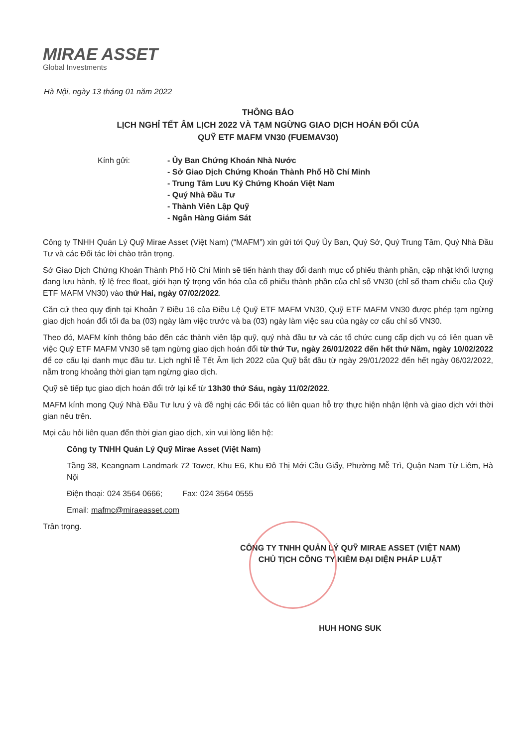MIRAE ASSET
Global Investments
Hà Nội, ngày 13 tháng 01 năm 2022
THÔNG BÁO
LỊCH NGHỈ TẾT ÂM LỊCH 2022 VÀ TẠM NGỪNG GIAO DỊCH HOÁN ĐỔI CỦA
QUỸ ETF MAFM VN30 (FUEMAV30)
Kính gửi: - Ủy Ban Chứng Khoán Nhà Nước
- Sở Giao Dịch Chứng Khoán Thành Phố Hồ Chí Minh
- Trung Tâm Lưu Ký Chứng Khoán Việt Nam
- Quý Nhà Đầu Tư
- Thành Viên Lập Quỹ
- Ngân Hàng Giám Sát
Công ty TNHH Quản Lý Quỹ Mirae Asset (Việt Nam) (“MAFM”) xin gửi tới Quý Ủy Ban, Quý Sở, Quý Trung Tâm, Quý Nhà Đầu Tư và các Đối tác lời chào trân trọng.
Sở Giao Dịch Chứng Khoán Thành Phố Hồ Chí Minh sẽ tiến hành thay đổi danh mục cổ phiếu thành phần, cập nhật khối lượng đang lưu hành, tỷ lệ free float, giới hạn tỷ trọng vốn hóa của cổ phiếu thành phần của chỉ số VN30 (chỉ số tham chiếu của Quỹ ETF MAFM VN30) vào thứ Hai, ngày 07/02/2022.
Căn cứ theo quy định tại Khoản 7 Điều 16 của Điều Lệ Quỹ ETF MAFM VN30, Quỹ ETF MAFM VN30 được phép tạm ngừng giao dịch hoán đổi tối đa ba (03) ngày làm việc trước và ba (03) ngày làm việc sau của ngày cơ cấu chỉ số VN30.
Theo đó, MAFM kính thông báo đến các thành viên lập quỹ, quý nhà đầu tư và các tổ chức cung cấp dịch vụ có liên quan về việc Quỹ ETF MAFM VN30 sẽ tạm ngừng giao dịch hoán đổi từ thứ Tư, ngày 26/01/2022 đến hết thứ Năm, ngày 10/02/2022 để cơ cấu lại danh mục đầu tư. Lịch nghỉ lễ Tết Âm lịch 2022 của Quỹ bắt đầu từ ngày 29/01/2022 đến hết ngày 06/02/2022, nằm trong khoảng thời gian tạm ngừng giao dịch.
Quỹ sẽ tiếp tục giao dịch hoán đổi trở lại kể từ 13h30 thứ Sáu, ngày 11/02/2022.
MAFM kính mong Quý Nhà Đầu Tư lưu ý và đề nghị các Đối tác có liên quan hỗ trợ thực hiện nhận lệnh và giao dịch với thời gian nêu trên.
Mọi câu hỏi liên quan đến thời gian giao dịch, xin vui lòng liên hệ:
Công ty TNHH Quản Lý Quỹ Mirae Asset (Việt Nam)
Tầng 38, Keangnam Landmark 72 Tower, Khu E6, Khu Đô Thị Mới Cầu Giấy, Phường Mễ Trì, Quận Nam Từ Liêm, Hà Nội
Điện thoại: 024 3564 0666; Fax: 024 3564 0555
Email: mafmc@miraeasset.com
Trân trọng.
CÔNG TY TNHH QUẢN LÝ QUỸ MIRAE ASSET (VIỆT NAM)
CHỦ TỊCH CÔNG TY KIÊM ĐẠI DIỆN PHÁP LUẬT
HUH HONG SUK